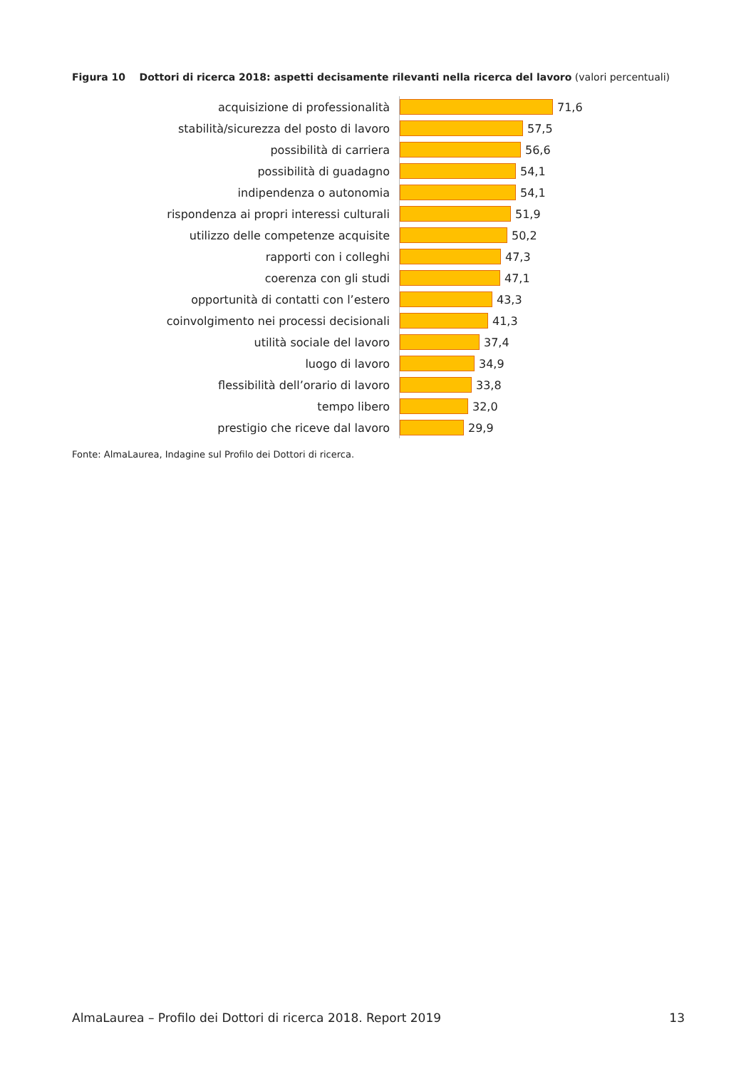Figura 10 Dottori di ricerca 2018: aspetti decisamente rilevanti nella ricerca del lavoro (valori percentuali)
acquisizione di professionalità
71,6
stabilità/sicurezza del posto di lavoro
57,5
possibilità di carriera
56,6
possibilità di guadagno
54,1
indipendenza o autonomia
54,1
rispondenza ai propri interessi culturali
51,9
utilizzo delle competenze acquisite
50,2
rapporti con i colleghi
47,3
coerenza con gli studi
47,1
opportunità di contatti con l’estero
43,3
coinvolgimento nei processi decisionali
41,3
utilità sociale del lavoro
37,4
luogo di lavoro
34,9
flessibilità dell’orario di lavoro
33,8
tempo libero
32,0
prestigio che riceve dal lavoro
29,9
Fonte: AlmaLaurea, Indagine sul Profilo dei Dottori di ricerca.
AlmaLaurea – Profilo dei Dottori di ricerca 2018. Report 2019 13